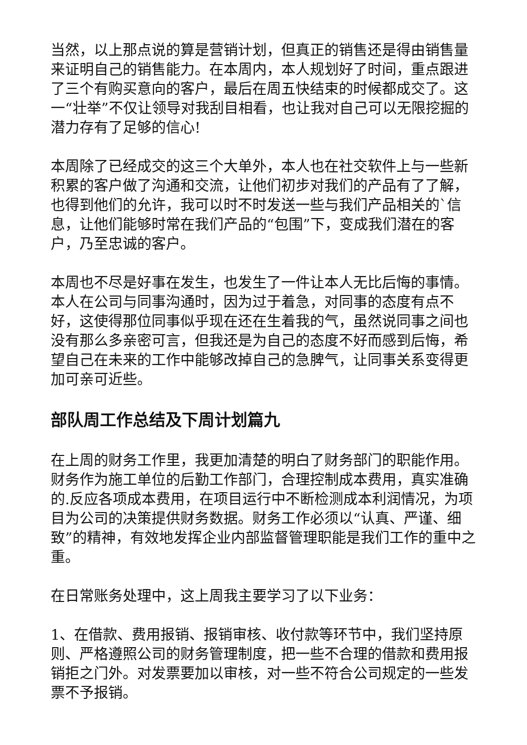当然，以上那点说的算是营销计划，但真正的销售还是得由销售量来证明自己的销售能力。在本周内，本人规划好了时间，重点跟进了三个有购买意向的客户，最后在周五快结束的时候都成交了。这一“壮举”不仅让领导对我刮目相看，也让我对自己可以无限挖掘的潜力存有了足够的信心!
本周除了已经成交的这三个大单外，本人也在社交软件上与一些新积累的客户做了沟通和交流，让他们初步对我们的产品有了了解，也得到他们的允许，我可以时不时发送一些与我们产品相关的`信息，让他们能够时常在我们产品的“包围”下，变成我们潜在的客户，乃至忠诚的客户。
本周也不尽是好事在发生，也发生了一件让本人无比后悔的事情。本人在公司与同事沟通时，因为过于着急，对同事的态度有点不好，这使得那位同事似乎现在还在生着我的气，虽然说同事之间也没有那么多亲密可言，但我还是为自己的态度不好而感到后悔，希望自己在未来的工作中能够改掉自己的急脾气，让同事关系变得更加可亲可近些。
部队周工作总结及下周计划篇九
在上周的财务工作里，我更加清楚的明白了财务部门的职能作用。财务作为施工单位的后勤工作部门，合理控制成本费用，真实准确的.反应各项成本费用，在项目运行中不断检测成本利润情况，为项目为公司的决策提供财务数据。财务工作必须以“认真、严谨、细致”的精神，有效地发挥企业内部监督管理职能是我们工作的重中之重。
在日常账务处理中，这上周我主要学习了以下业务：
1、在借款、费用报销、报销审核、收付款等环节中，我们坚持原则、严格遵照公司的财务管理制度，把一些不合理的借款和费用报销拒之门外。对发票要加以审核，对一些不符合公司规定的一些发票不予报销。